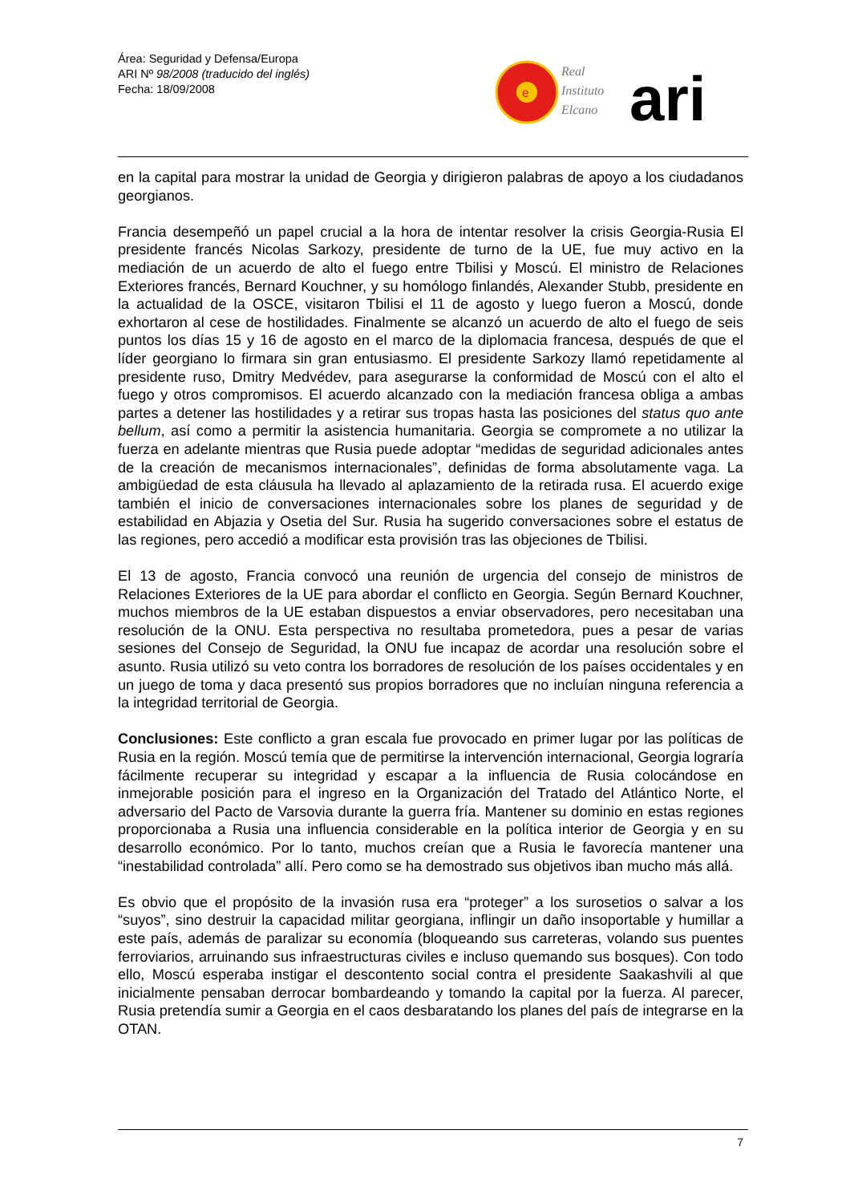Área: Seguridad y Defensa/Europa
ARI Nº 98/2008 (traducido del inglés)
Fecha: 18/09/2008
e
Real
Instituto
Elcano
ari
en la capital para mostrar la unidad de Georgia y dirigieron palabras de apoyo a los ciudadanos georgianos.
Francia desempeñó un papel crucial a la hora de intentar resolver la crisis Georgia-Rusia El presidente francés Nicolas Sarkozy, presidente de turno de la UE, fue muy activo en la mediación de un acuerdo de alto el fuego entre Tbilisi y Moscú. El ministro de Relaciones Exteriores francés, Bernard Kouchner, y su homólogo finlandés, Alexander Stubb, presidente en la actualidad de la OSCE, visitaron Tbilisi el 11 de agosto y luego fueron a Moscú, donde exhortaron al cese de hostilidades. Finalmente se alcanzó un acuerdo de alto el fuego de seis puntos los días 15 y 16 de agosto en el marco de la diplomacia francesa, después de que el líder georgiano lo firmara sin gran entusiasmo. El presidente Sarkozy llamó repetidamente al presidente ruso, Dmitry Medvédev, para asegurarse la conformidad de Moscú con el alto el fuego y otros compromisos. El acuerdo alcanzado con la mediación francesa obliga a ambas partes a detener las hostilidades y a retirar sus tropas hasta las posiciones del status quo ante bellum, así como a permitir la asistencia humanitaria. Georgia se compromete a no utilizar la fuerza en adelante mientras que Rusia puede adoptar “medidas de seguridad adicionales antes de la creación de mecanismos internacionales”, definidas de forma absolutamente vaga. La ambigüedad de esta cláusula ha llevado al aplazamiento de la retirada rusa. El acuerdo exige también el inicio de conversaciones internacionales sobre los planes de seguridad y de estabilidad en Abjazia y Osetia del Sur. Rusia ha sugerido conversaciones sobre el estatus de las regiones, pero accedió a modificar esta provisión tras las objeciones de Tbilisi.
El 13 de agosto, Francia convocó una reunión de urgencia del consejo de ministros de Relaciones Exteriores de la UE para abordar el conflicto en Georgia. Según Bernard Kouchner, muchos miembros de la UE estaban dispuestos a enviar observadores, pero necesitaban una resolución de la ONU. Esta perspectiva no resultaba prometedora, pues a pesar de varias sesiones del Consejo de Seguridad, la ONU fue incapaz de acordar una resolución sobre el asunto. Rusia utilizó su veto contra los borradores de resolución de los países occidentales y en un juego de toma y daca presentó sus propios borradores que no incluían ninguna referencia a la integridad territorial de Georgia.
Conclusiones: Este conflicto a gran escala fue provocado en primer lugar por las políticas de Rusia en la región. Moscú temía que de permitirse la intervención internacional, Georgia lograría fácilmente recuperar su integridad y escapar a la influencia de Rusia colocándose en inmejorable posición para el ingreso en la Organización del Tratado del Atlántico Norte, el adversario del Pacto de Varsovia durante la guerra fría. Mantener su dominio en estas regiones proporcionaba a Rusia una influencia considerable en la política interior de Georgia y en su desarrollo económico. Por lo tanto, muchos creían que a Rusia le favorecía mantener una “inestabilidad controlada” allí. Pero como se ha demostrado sus objetivos iban mucho más allá.
Es obvio que el propósito de la invasión rusa era “proteger” a los surosetios o salvar a los “suyos”, sino destruir la capacidad militar georgiana, inflingir un daño insoportable y humillar a este país, además de paralizar su economía (bloqueando sus carreteras, volando sus puentes ferroviarios, arruinando sus infraestructuras civiles e incluso quemando sus bosques). Con todo ello, Moscú esperaba instigar el descontento social contra el presidente Saakashvili al que inicialmente pensaban derrocar bombardeando y tomando la capital por la fuerza. Al parecer, Rusia pretendía sumir a Georgia en el caos desbaratando los planes del país de integrarse en la OTAN.
7